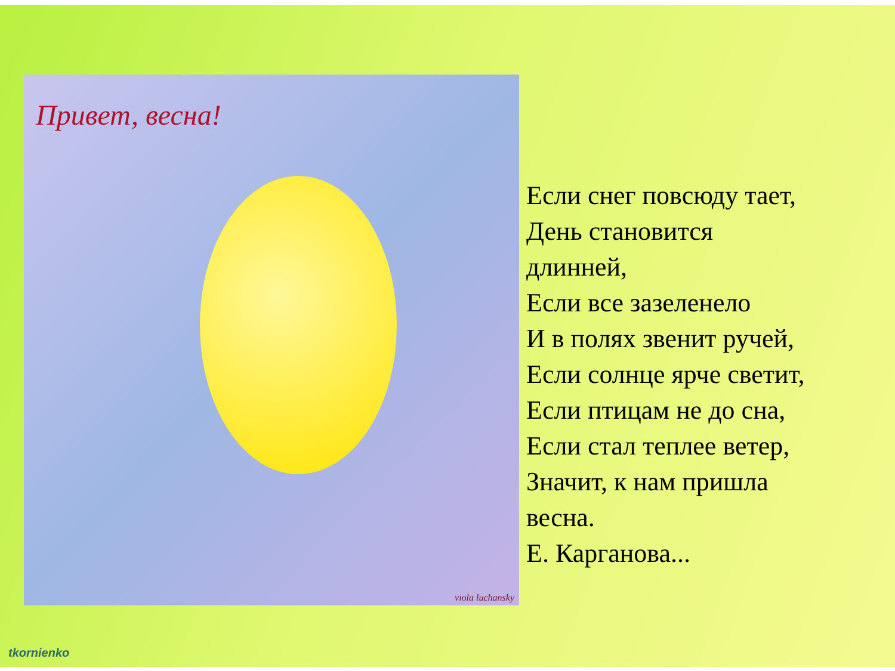Привет, весна!
viola luchansky
Если снег повсюду тает,
День становится
длинней,
Если все зазеленело
И в полях звенит ручей,
Если солнце ярче светит,
Если птицам не до сна,
Если стал теплее ветер,
Значит, к нам пришла
весна.
Е. Карганова...
tkornienko